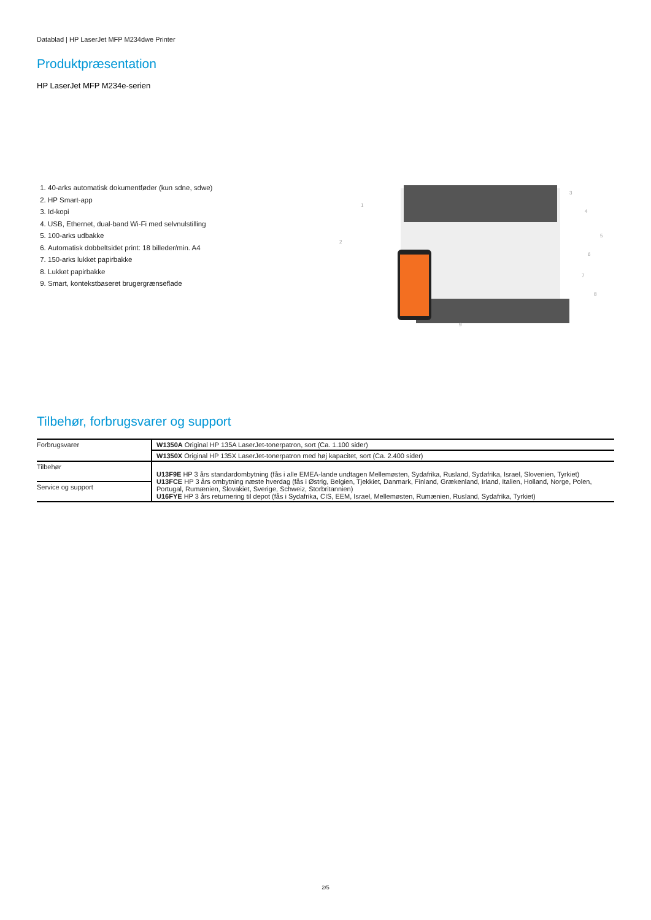Datablad | HP LaserJet MFP M234dwe Printer
Produktpræsentation
HP LaserJet MFP M234e-serien
1. 40-arks automatisk dokumentføder (kun sdne, sdwe)
2. HP Smart-app
3. Id-kopi
4. USB, Ethernet, dual-band Wi-Fi med selvnulstilling
5. 100-arks udbakke
6. Automatisk dobbeltsidet print: 18 billeder/min. A4
7. 150-arks lukket papirbakke
8. Lukket papirbakke
9. Smart, kontekstbaseret brugergrænseflade
1
2
3
4
5
6
7
8
9
Tilbehør, forbrugsvarer og support
| Forbrugsvarer | W1350A Original HP 135A LaserJet-tonerpatron, sort (Ca. 1.100 sider) |
| | W1350X Original HP 135X LaserJet-tonerpatron med høj kapacitet, sort (Ca. 2.400 sider) |
| Tilbehør | U13F9E HP 3 års standardombytning (fås i alle EMEA-lande undtagen Mellemøsten, Sydafrika, Rusland, Sydafrika, Israel, Slovenien, Tyrkiet) U13FCE HP 3 års ombytning næste hverdag (fås i Østrig, Belgien, Tjekkiet, Danmark, Finland, Grækenland, Irland, Italien, Holland, Norge, Polen, Portugal, Rumænien, Slovakiet, Sverige, Schweiz, Storbritannien) U16FYE HP 3 års returnering til depot (fås i Sydafrika, CIS, EEM, Israel, Mellemøsten, Rumænien, Rusland, Sydafrika, Tyrkiet) |
| Service og support | |
2/5